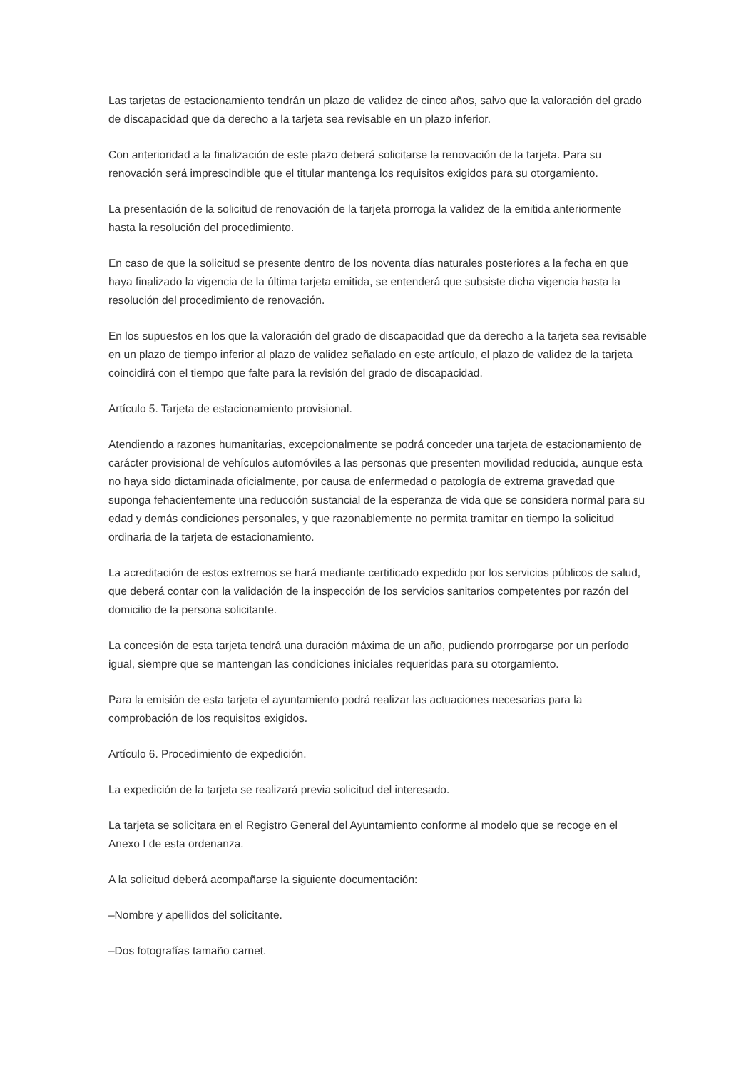Las tarjetas de estacionamiento tendrán un plazo de validez de cinco años, salvo que la valoración del grado de discapacidad que da derecho a la tarjeta sea revisable en un plazo inferior.
Con anterioridad a la finalización de este plazo deberá solicitarse la renovación de la tarjeta. Para su renovación será imprescindible que el titular mantenga los requisitos exigidos para su otorgamiento.
La presentación de la solicitud de renovación de la tarjeta prorroga la validez de la emitida anteriormente hasta la resolución del procedimiento.
En caso de que la solicitud se presente dentro de los noventa días naturales posteriores a la fecha en que haya finalizado la vigencia de la última tarjeta emitida, se entenderá que subsiste dicha vigencia hasta la resolución del procedimiento de renovación.
En los supuestos en los que la valoración del grado de discapacidad que da derecho a la tarjeta sea revisable en un plazo de tiempo inferior al plazo de validez señalado en este artículo, el plazo de validez de la tarjeta coincidirá con el tiempo que falte para la revisión del grado de discapacidad.
Artículo 5. Tarjeta de estacionamiento provisional.
Atendiendo a razones humanitarias, excepcionalmente se podrá conceder una tarjeta de estacionamiento de carácter provisional de vehículos automóviles a las personas que presenten movilidad reducida, aunque esta no haya sido dictaminada oficialmente, por causa de enfermedad o patología de extrema gravedad que suponga fehacientemente una reducción sustancial de la esperanza de vida que se considera normal para su edad y demás condiciones personales, y que razonablemente no permita tramitar en tiempo la solicitud ordinaria de la tarjeta de estacionamiento.
La acreditación de estos extremos se hará mediante certificado expedido por los servicios públicos de salud, que deberá contar con la validación de la inspección de los servicios sanitarios competentes por razón del domicilio de la persona solicitante.
La concesión de esta tarjeta tendrá una duración máxima de un año, pudiendo prorrogarse por un período igual, siempre que se mantengan las condiciones iniciales requeridas para su otorgamiento.
Para la emisión de esta tarjeta el ayuntamiento podrá realizar las actuaciones necesarias para la comprobación de los requisitos exigidos.
Artículo 6. Procedimiento de expedición.
La expedición de la tarjeta se realizará previa solicitud del interesado.
La tarjeta se solicitara en el Registro General del Ayuntamiento conforme al modelo que se recoge en el Anexo I de esta ordenanza.
A la solicitud deberá acompañarse la siguiente documentación:
–Nombre y apellidos del solicitante.
–Dos fotografías tamaño carnet.